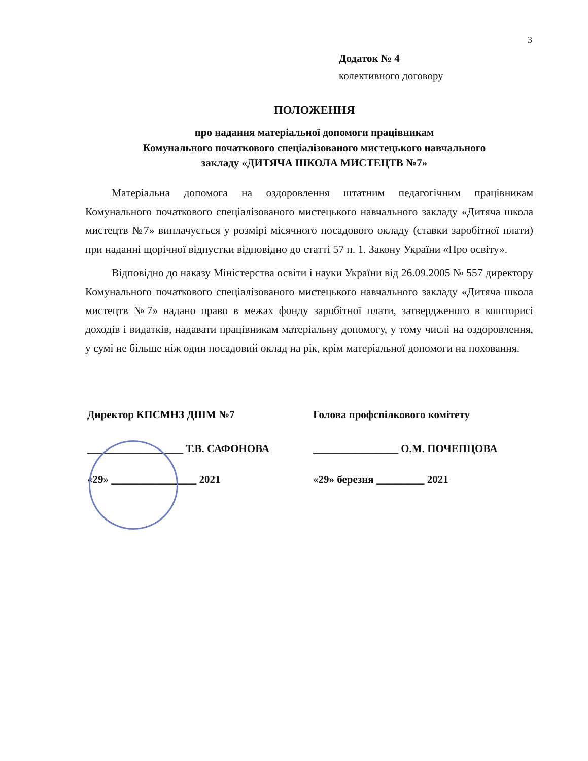3
Додаток № 4
колективного договору
ПОЛОЖЕННЯ
про надання матеріальної допомоги працівникам
Комунального початкового спеціалізованого мистецького навчального
закладу «ДИТЯЧА ШКОЛА МИСТЕЦТВ №7»
Матеріальна допомога на оздоровлення штатним педагогічним працівникам Комунального початкового спеціалізованого мистецького навчального закладу «Дитяча школа мистецтв №7» виплачується у розмірі місячного посадового окладу (ставки заробітної плати) при наданні щорічної відпустки відповідно до статті 57 п. 1. Закону України «Про освіту».
Відповідно до наказу Міністерства освіти і науки України від 26.09.2005 № 557 директору Комунального початкового спеціалізованого мистецького навчального закладу «Дитяча школа мистецтв №7» надано право в межах фонду заробітної плати, затвердженого в кошторисі доходів і видатків, надавати працівникам матеріальну допомогу, у тому числі на оздоровлення, у сумі не більше ніж один посадовий оклад на рік, крім матеріальної допомоги на поховання.
Директор КПСМНЗ ДШМ №7
__________________ Т.В. САФОНОВА
«29» ________________ 2021
Голова профспілкового комітету
________________ О.М. ПОЧЕПЦОВА
«29» березня _________ 2021